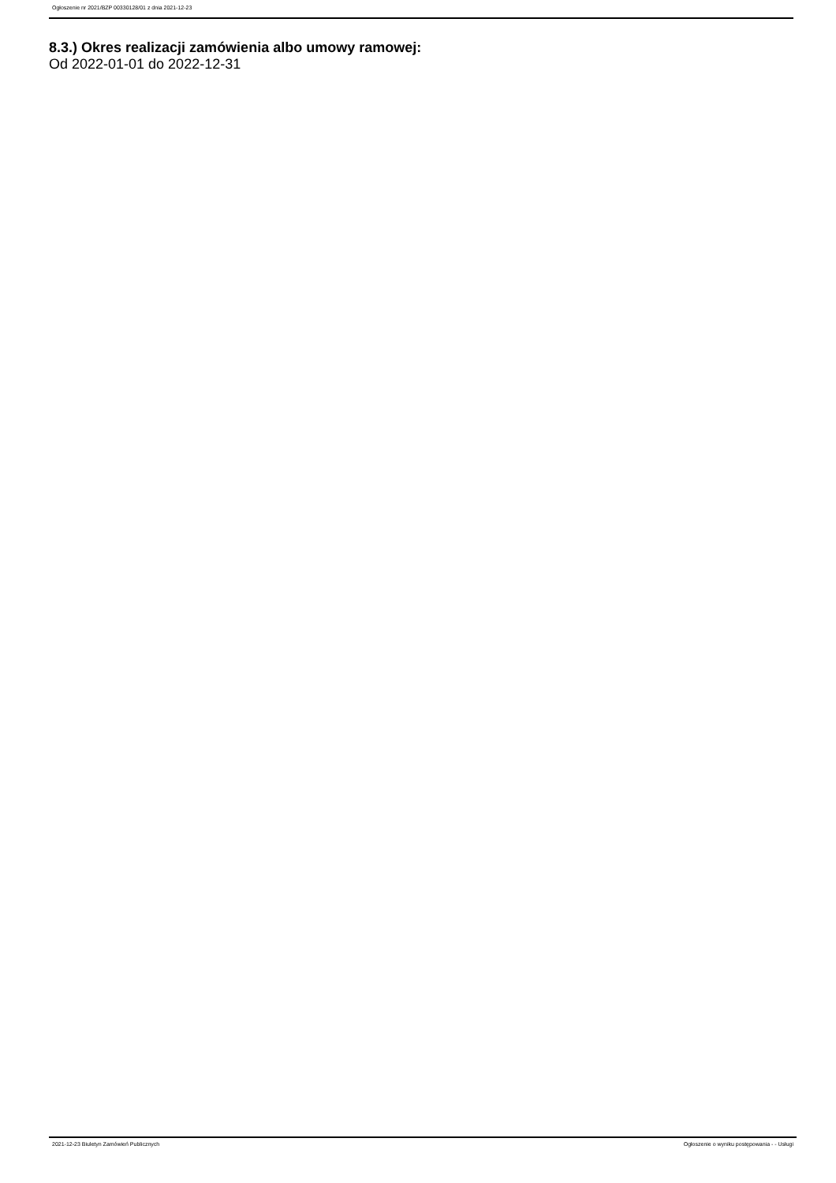Ogłoszenie nr 2021/BZP 00330128/01 z dnia 2021-12-23
8.3.) Okres realizacji zamówienia albo umowy ramowej:
Od 2022-01-01 do 2022-12-31
2021-12-23 Biuletyn Zamówień Publicznych Ogłoszenie o wyniku postępowania - - Usługi